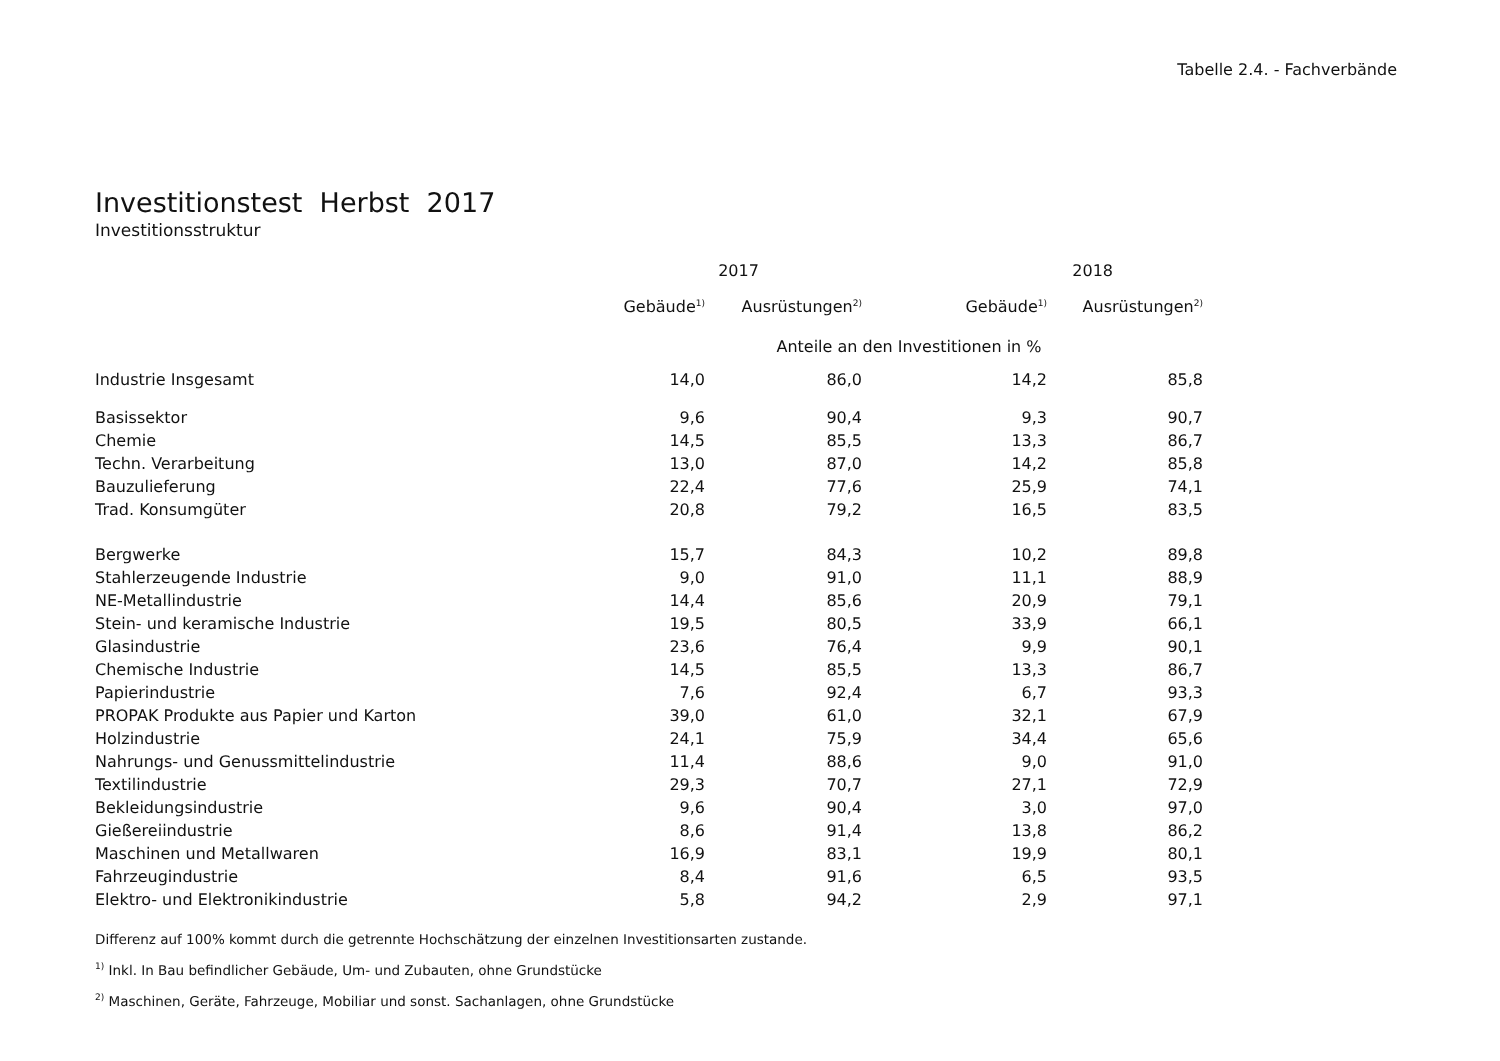Tabelle 2.4. - Fachverbände
Investitionstest Herbst 2017
Investitionsstruktur
| | 2017 | | 2018 | |
| --- | --- | --- | --- | --- |
| | Gebäude<sup>1)</sup> | Ausrüstungen<sup>2)</sup> | Gebäude<sup>1)</sup> | Ausrüstungen<sup>2)</sup> |
| | Anteile an den Investitionen in % | | | |
| Industrie Insgesamt | 14,0 | 86,0 | 14,2 | 85,8 |
| Basissektor | 9,6 | 90,4 | 9,3 | 90,7 |
| Chemie | 14,5 | 85,5 | 13,3 | 86,7 |
| Techn. Verarbeitung | 13,0 | 87,0 | 14,2 | 85,8 |
| Bauzulieferung | 22,4 | 77,6 | 25,9 | 74,1 |
| Trad. Konsumgüter | 20,8 | 79,2 | 16,5 | 83,5 |
| Bergwerke | 15,7 | 84,3 | 10,2 | 89,8 |
| Stahlerzeugende Industrie | 9,0 | 91,0 | 11,1 | 88,9 |
| NE-Metallindustrie | 14,4 | 85,6 | 20,9 | 79,1 |
| Stein- und keramische Industrie | 19,5 | 80,5 | 33,9 | 66,1 |
| Glasindustrie | 23,6 | 76,4 | 9,9 | 90,1 |
| Chemische Industrie | 14,5 | 85,5 | 13,3 | 86,7 |
| Papierindustrie | 7,6 | 92,4 | 6,7 | 93,3 |
| PROPAK Produkte aus Papier und Karton | 39,0 | 61,0 | 32,1 | 67,9 |
| Holzindustrie | 24,1 | 75,9 | 34,4 | 65,6 |
| Nahrungs- und Genussmittelindustrie | 11,4 | 88,6 | 9,0 | 91,0 |
| Textilindustrie | 29,3 | 70,7 | 27,1 | 72,9 |
| Bekleidungsindustrie | 9,6 | 90,4 | 3,0 | 97,0 |
| Gießereiindustrie | 8,6 | 91,4 | 13,8 | 86,2 |
| Maschinen und Metallwaren | 16,9 | 83,1 | 19,9 | 80,1 |
| Fahrzeugindustrie | 8,4 | 91,6 | 6,5 | 93,5 |
| Elektro- und Elektronikindustrie | 5,8 | 94,2 | 2,9 | 97,1 |
Differenz auf 100% kommt durch die getrennte Hochschätzung der einzelnen Investitionsarten zustande.
<sup>1)</sup> Inkl. In Bau befindlicher Gebäude, Um- und Zubauten, ohne Grundstücke
<sup>2)</sup> Maschinen, Geräte, Fahrzeuge, Mobiliar und sonst. Sachanlagen, ohne Grundstücke